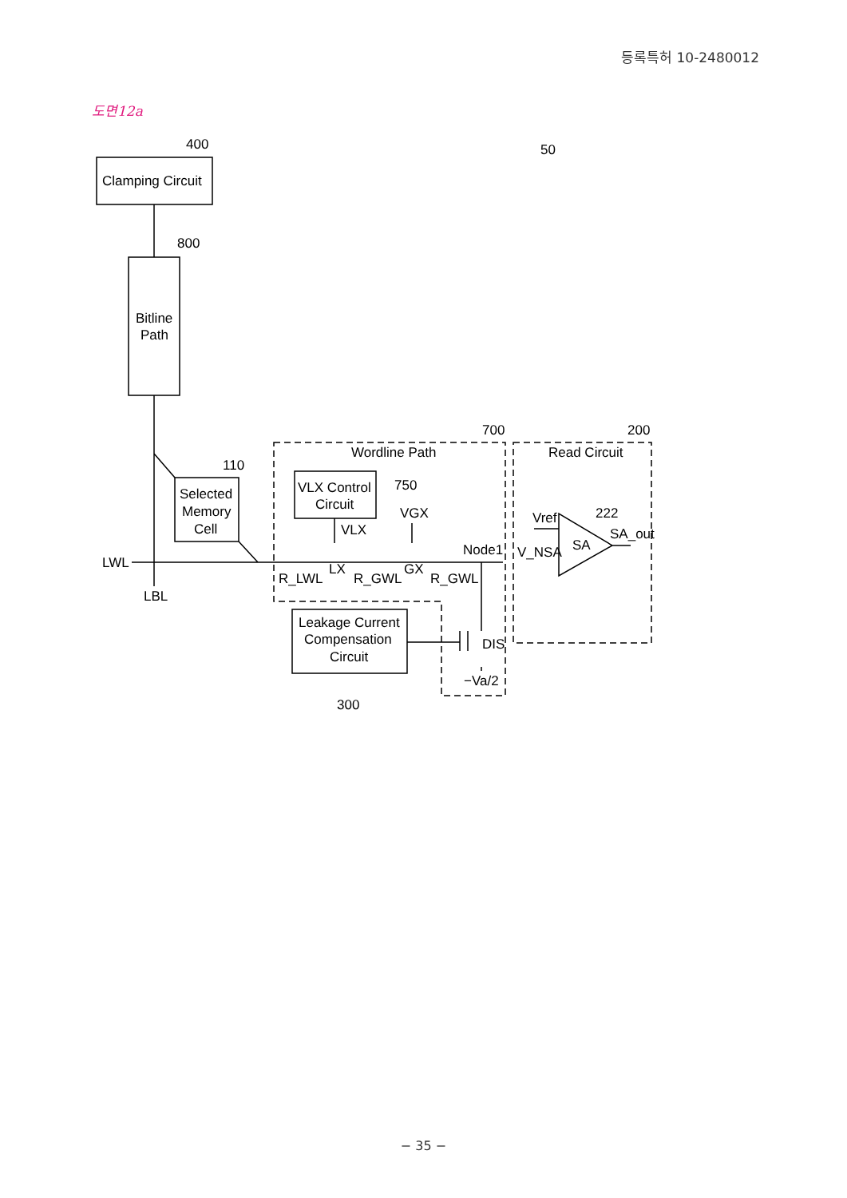등록특허 10-2480012
도면12a
Clamping Circuit
Bitline
Path
Selected
Memory
Cell
VLX Control
Circuit
Leakage Current
Compensation
Circuit
400
800
110
700
200
50
Wordline Path
Read Circuit
750
VGX
VLX
Vref
222
SA_out
SA
Node1
V_NSA
LWL
LBL
R_LWL
LX
R_GWL
GX
R_GWL
DIS
−Va/2
300
− 35 −